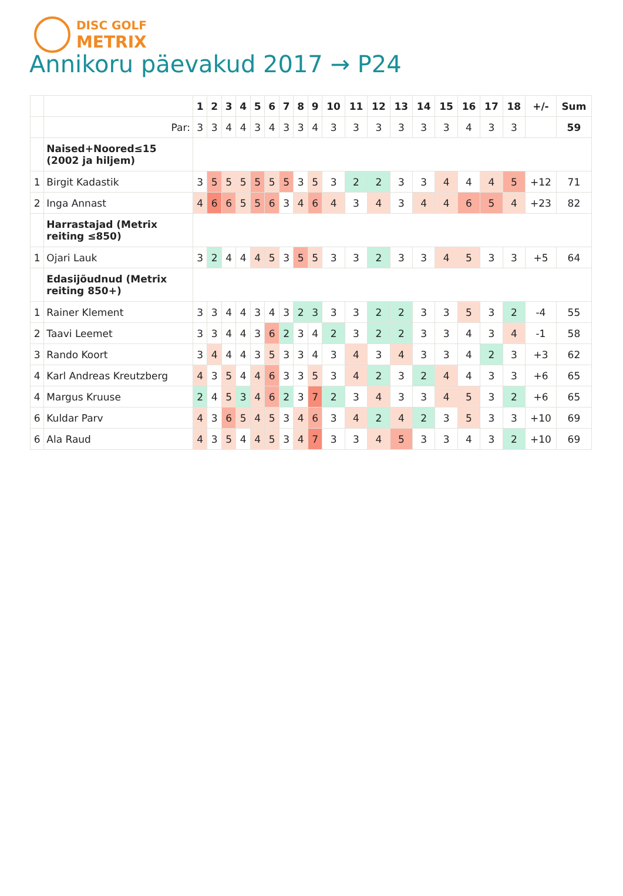DISC GOLF
METRIX
Annikoru päevakud 2017 → P24
| | | 1 | 2 | 3 | 4 | 5 | 6 | 7 | 8 | 9 | 10 | 11 | 12 | 13 | 14 | 15 | 16 | 17 | 18 | +/- | Sum |
| --- | --- | --- | --- | --- | --- | --- | --- | --- | --- | --- | --- | --- | --- | --- | --- | --- | --- | --- | --- | --- | --- |
| | Par: | 3 | 3 | 4 | 4 | 3 | 4 | 3 | 3 | 4 | 3 | 3 | 3 | 3 | 3 | 3 | 4 | 3 | 3 | | 59 |
| | Naised+Noored≤15 (2002 ja hiljem) | | | | | | | | | | | | | | | | | | | | |
| 1 | Birgit Kadastik | 3 | 5 | 5 | 5 | 5 | 5 | 5 | 3 | 5 | 3 | 2 | 2 | 3 | 3 | 4 | 4 | 4 | 5 | +12 | 71 |
| 2 | Inga Annast | 4 | 6 | 6 | 5 | 5 | 6 | 3 | 4 | 6 | 4 | 3 | 4 | 3 | 4 | 4 | 6 | 5 | 4 | +23 | 82 |
| | Harrastajad (Metrix reiting ≤850) | | | | | | | | | | | | | | | | | | | | |
| 1 | Ojari Lauk | 3 | 2 | 4 | 4 | 4 | 5 | 3 | 5 | 5 | 3 | 3 | 2 | 3 | 3 | 4 | 5 | 3 | 3 | +5 | 64 |
| | Edasijõudnud (Metrix reiting 850+) | | | | | | | | | | | | | | | | | | | | |
| 1 | Rainer Klement | 3 | 3 | 4 | 4 | 3 | 4 | 3 | 2 | 3 | 3 | 3 | 2 | 2 | 3 | 3 | 5 | 3 | 2 | -4 | 55 |
| 2 | Taavi Leemet | 3 | 3 | 4 | 4 | 3 | 6 | 2 | 3 | 4 | 2 | 3 | 2 | 2 | 3 | 3 | 4 | 3 | 4 | -1 | 58 |
| 3 | Rando Koort | 3 | 4 | 4 | 4 | 3 | 5 | 3 | 3 | 4 | 3 | 4 | 3 | 4 | 3 | 3 | 4 | 2 | 3 | +3 | 62 |
| 4 | Karl Andreas Kreutzberg | 4 | 3 | 5 | 4 | 4 | 6 | 3 | 3 | 5 | 3 | 4 | 2 | 3 | 2 | 4 | 4 | 3 | 3 | +6 | 65 |
| 4 | Margus Kruuse | 2 | 4 | 5 | 3 | 4 | 6 | 2 | 3 | 7 | 2 | 3 | 4 | 3 | 3 | 4 | 5 | 3 | 2 | +6 | 65 |
| 6 | Kuldar Parv | 4 | 3 | 6 | 5 | 4 | 5 | 3 | 4 | 6 | 3 | 4 | 2 | 4 | 2 | 3 | 5 | 3 | 3 | +10 | 69 |
| 6 | Ala Raud | 4 | 3 | 5 | 4 | 4 | 5 | 3 | 4 | 7 | 3 | 3 | 4 | 5 | 3 | 3 | 4 | 3 | 2 | +10 | 69 |